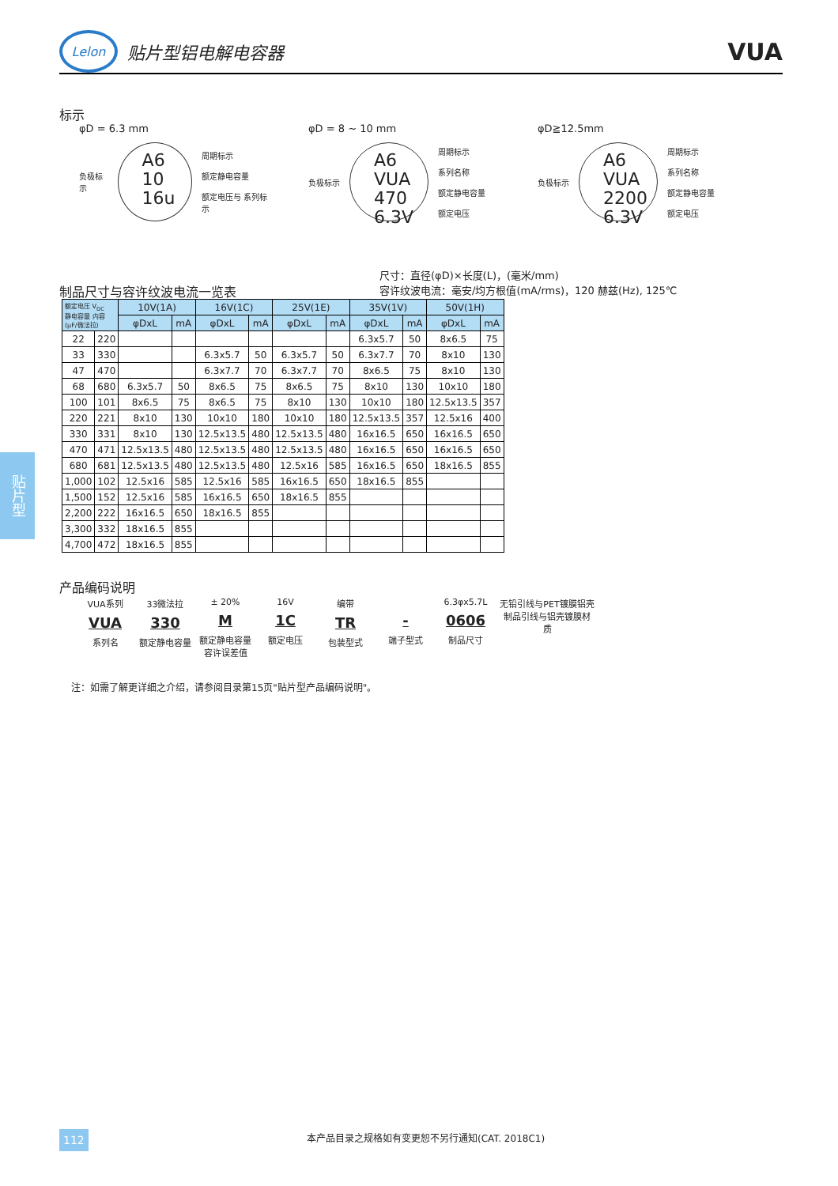Lelon
贴片型铝电解电容器
VUA
标示
φD = 6.3 mm
负极标示
A6
10
16u
周期标示
额定静电容量
额定电压与 系列标示
φD = 8 ~ 10 mm
负极标示
A6
VUA
470
6.3V
周期标示
系列名称
额定静电容量
额定电压
φD≧12.5mm
负极标示
A6
VUA
2200
6.3V
周期标示
系列名称
额定静电容量
额定电压
制品尺寸与容许纹波电流一览表
尺寸：直径(φD)×长度(L)，(毫米/mm)
容许纹波电流：毫安/均方根值(mA/rms)，120 赫兹(Hz), 125℃
| 额定电压 V<sub>DC</sub> 静电容量 内容 (μF/微法拉) | | 10V(1A) | | 16V(1C) | | 25V(1E) | | 35V(1V) | | 50V(1H) | |
| --- | --- | --- | --- | --- | --- | --- | --- | --- | --- | --- | --- |
| | | φDxL | mA | φDxL | mA | φDxL | mA | φDxL | mA | φDxL | mA |
| 22 | 220 | | | | | | | 6.3x5.7 | 50 | 8x6.5 | 75 |
| 33 | 330 | | | 6.3x5.7 | 50 | 6.3x5.7 | 50 | 6.3x7.7 | 70 | 8x10 | 130 |
| 47 | 470 | | | 6.3x7.7 | 70 | 6.3x7.7 | 70 | 8x6.5 | 75 | 8x10 | 130 |
| 68 | 680 | 6.3x5.7 | 50 | 8x6.5 | 75 | 8x6.5 | 75 | 8x10 | 130 | 10x10 | 180 |
| 100 | 101 | 8x6.5 | 75 | 8x6.5 | 75 | 8x10 | 130 | 10x10 | 180 | 12.5x13.5 | 357 |
| 220 | 221 | 8x10 | 130 | 10x10 | 180 | 10x10 | 180 | 12.5x13.5 | 357 | 12.5x16 | 400 |
| 330 | 331 | 8x10 | 130 | 12.5x13.5 | 480 | 12.5x13.5 | 480 | 16x16.5 | 650 | 16x16.5 | 650 |
| 470 | 471 | 12.5x13.5 | 480 | 12.5x13.5 | 480 | 12.5x13.5 | 480 | 16x16.5 | 650 | 16x16.5 | 650 |
| 680 | 681 | 12.5x13.5 | 480 | 12.5x13.5 | 480 | 12.5x16 | 585 | 16x16.5 | 650 | 18x16.5 | 855 |
| 1,000 | 102 | 12.5x16 | 585 | 12.5x16 | 585 | 16x16.5 | 650 | 18x16.5 | 855 | | |
| 1,500 | 152 | 12.5x16 | 585 | 16x16.5 | 650 | 18x16.5 | 855 | | | | |
| 2,200 | 222 | 16x16.5 | 650 | 18x16.5 | 855 | | | | | | |
| 3,300 | 332 | 18x16.5 | 855 | | | | | | | | |
| 4,700 | 472 | 18x16.5 | 855 | | | | | | | | |
产品编码说明
VUA系列
VUA
系列名
33微法拉
330
额定静电容量
± 20%
M
额定静电容量 容许误差值
16V
1C
额定电压
编带
TR
包装型式
-
端子型式
6.3φx5.7L
0606
制品尺寸
无铅引线与PET镀膜铝壳
制品引线与铝壳镀膜材质
注：如需了解更详细之介绍，请参阅目录第15页"贴片型产品编码说明"。
贴片型
112
本产品目录之规格如有变更恕不另行通知(CAT. 2018C1)